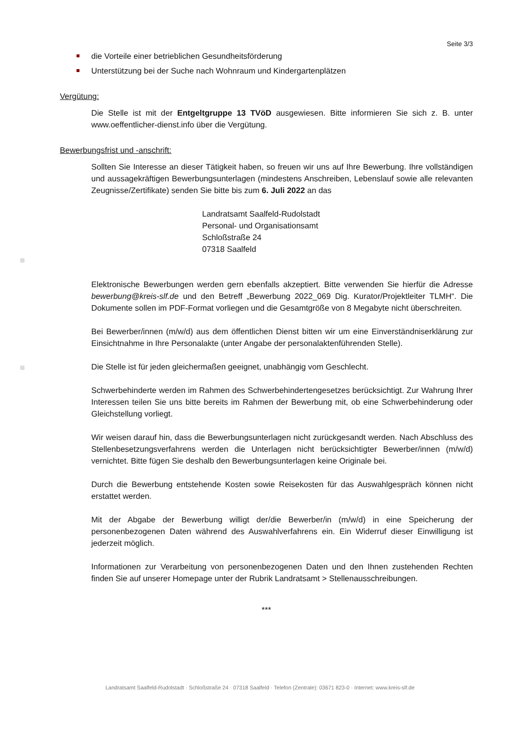Seite 3/3
die Vorteile einer betrieblichen Gesundheitsförderung
Unterstützung bei der Suche nach Wohnraum und Kindergartenplätzen
Vergütung:
Die Stelle ist mit der Entgeltgruppe 13 TVöD ausgewiesen. Bitte informieren Sie sich z. B. unter www.oeffentlicher-dienst.info über die Vergütung.
Bewerbungsfrist und -anschrift:
Sollten Sie Interesse an dieser Tätigkeit haben, so freuen wir uns auf Ihre Bewerbung. Ihre vollständigen und aussagekräftigen Bewerbungsunterlagen (mindestens Anschreiben, Lebenslauf sowie alle relevanten Zeugnisse/Zertifikate) senden Sie bitte bis zum 6. Juli 2022 an das
Landratsamt Saalfeld-Rudolstadt
Personal- und Organisationsamt
Schloßstraße 24
07318 Saalfeld
Elektronische Bewerbungen werden gern ebenfalls akzeptiert. Bitte verwenden Sie hierfür die Adresse bewerbung@kreis-slf.de und den Betreff „Bewerbung 2022_069 Dig. Kurator/Projektleiter TLMH“. Die Dokumente sollen im PDF-Format vorliegen und die Gesamtgröße von 8 Megabyte nicht überschreiten.
Bei Bewerber/innen (m/w/d) aus dem öffentlichen Dienst bitten wir um eine Einverständniserklärung zur Einsichtnahme in Ihre Personalakte (unter Angabe der personalaktenführenden Stelle).
Die Stelle ist für jeden gleichermaßen geeignet, unabhängig vom Geschlecht.
Schwerbehinderte werden im Rahmen des Schwerbehindertengesetzes berücksichtigt. Zur Wahrung Ihrer Interessen teilen Sie uns bitte bereits im Rahmen der Bewerbung mit, ob eine Schwerbehinderung oder Gleichstellung vorliegt.
Wir weisen darauf hin, dass die Bewerbungsunterlagen nicht zurückgesandt werden. Nach Abschluss des Stellenbesetzungsverfahrens werden die Unterlagen nicht berücksichtigter Bewerber/innen (m/w/d) vernichtet. Bitte fügen Sie deshalb den Bewerbungsunterlagen keine Originale bei.
Durch die Bewerbung entstehende Kosten sowie Reisekosten für das Auswahlgespräch können nicht erstattet werden.
Mit der Abgabe der Bewerbung willigt der/die Bewerber/in (m/w/d) in eine Speicherung der personenbezogenen Daten während des Auswahlverfahrens ein. Ein Widerruf dieser Einwilligung ist jederzeit möglich.
Informationen zur Verarbeitung von personenbezogenen Daten und den Ihnen zustehenden Rechten finden Sie auf unserer Homepage unter der Rubrik Landratsamt > Stellenausschreibungen.
***
Landratsamt Saalfeld-Rudolstadt · Schloßstraße 24 · 07318 Saalfeld · Telefon (Zentrale): 03671 823-0 · Internet: www.kreis-slf.de